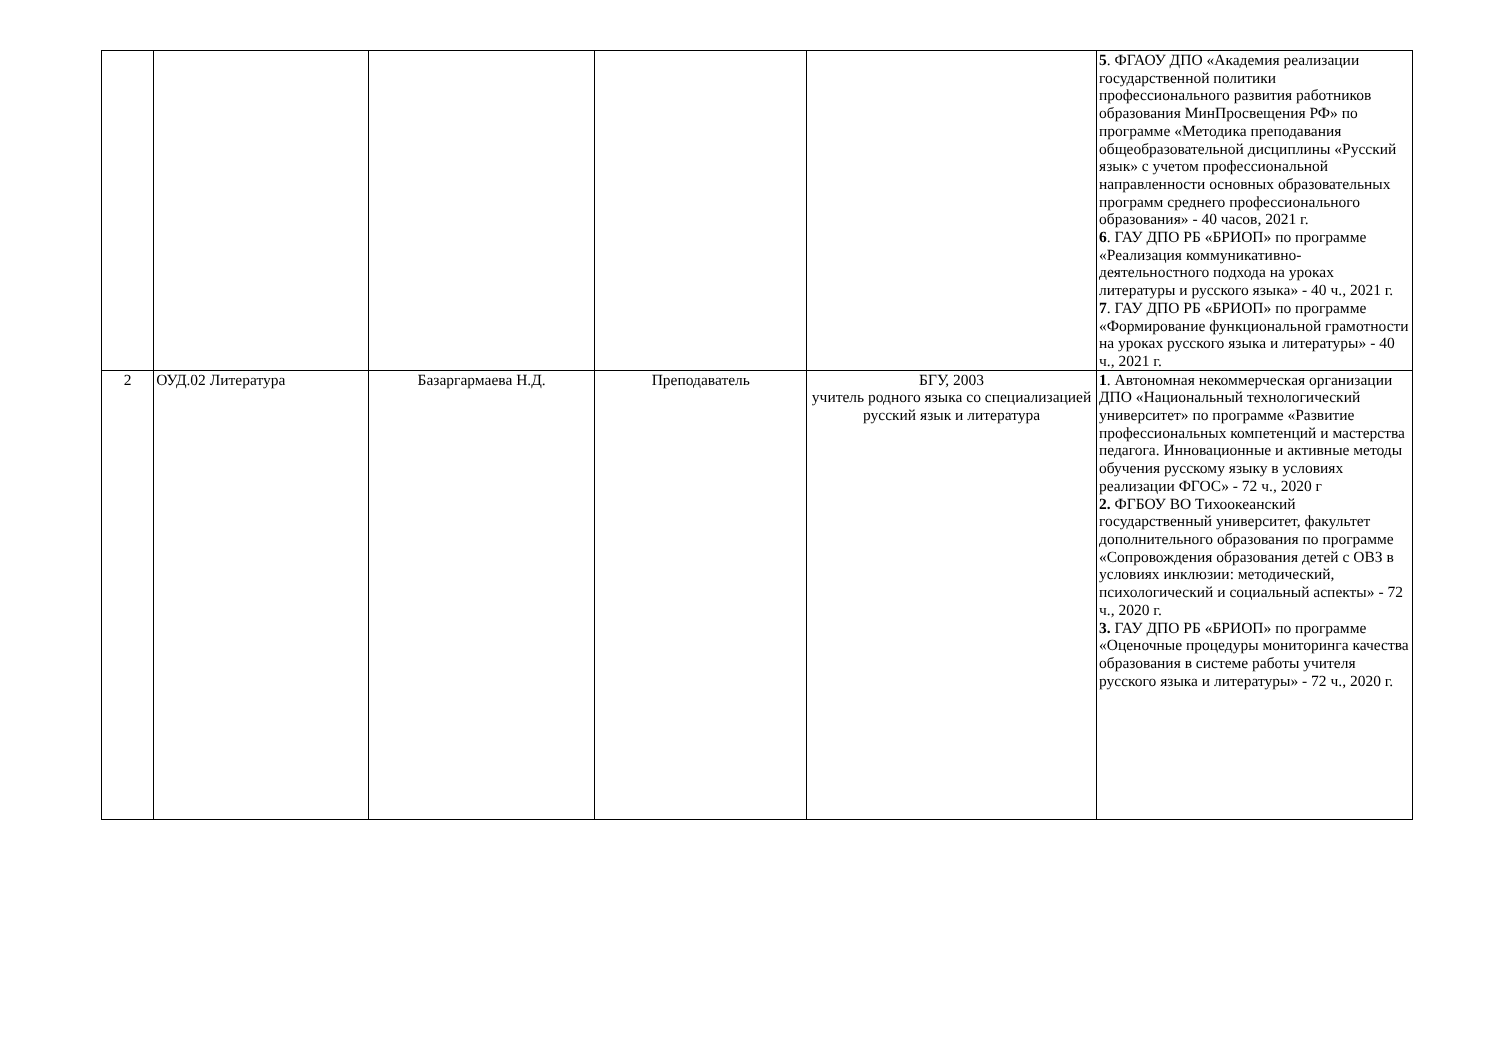| | | | | | 5 . ФГАОУ ДПО «Академия реализации государственной политики профессионального развития работников образования МинПросвещения РФ» по программе «Методика преподавания общеобразовательной дисциплины «Русский язык» с учетом профессиональной направленности основных образовательных программ среднего профессионального образования» - 40 часов, 2021 г. 6 . ГАУ ДПО РБ «БРИОП» по программе «Реализация коммуникативно-деятельностного подхода на уроках литературы и русского языка» - 40 ч., 2021 г. 7 . ГАУ ДПО РБ «БРИОП» по программе «Формирование функциональной грамотности на уроках русского языка и литературы» - 40 ч., 2021 г. |
| 2 | ОУД.02 Литература | Базаргармаева Н.Д. | Преподаватель | БГУ, 2003 учитель родного языка со специализацией русский язык и литература | 1 . Автономная некоммерческая организации ДПО «Национальный технологический университет» по программе «Развитие профессиональных компетенций и мастерства педагога. Инновационные и активные методы обучения русскому языку в условиях реализации ФГОС» - 72 ч., 2020 г 2. ФГБОУ ВО Тихоокеанский государственный университет, факультет дополнительного образования по программе «Сопровождения образования детей с ОВЗ в условиях инклюзии: методический, психологический и социальный аспекты» - 72 ч., 2020 г. 3. ГАУ ДПО РБ «БРИОП» по программе «Оценочные процедуры мониторинга качества образования в системе работы учителя русского языка и литературы» - 72 ч., 2020 г. |